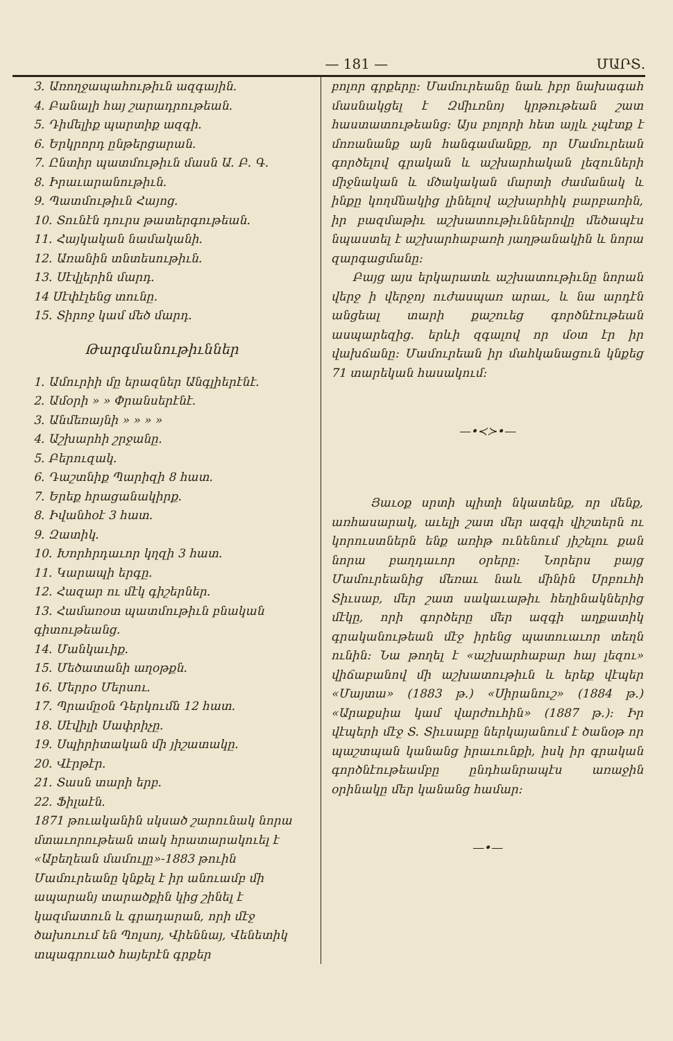— 181 — ՄԱՐՏ.
3. Առողջապահութիւն ազգային.
4. Բանալի հայ շարադրութեան.
5. Դիմելիք պարտիք ազգի.
6. Երկրորդ ընթերցարան.
7. Ընտիր պատմութիւն մասն Ա. Բ. Գ.
8. Իրաւարանութիւն.
9. Պատմութիւն Հայոց.
10. Տունէն դուրս թատերգութեան.
11. Հայկական նամականի.
12. Առանին տնտեսութիւն.
13. Սէվլերին մարդ.
14 Սէփէլենց տունը.
15. Տիրոջ կամ մեծ մարդ.
Թարգմանութիւններ
1. Ամուրիի մը երազներ Անգլիերէնէ.
2. Ամօրի » » Փրանսերէնէ.
3. Անմեռայնի » » » »
4. Աշխարհի շրջանը.
5. Բերուզակ.
6. Դաշտնիք Պարիզի 8 հատ.
7. Երեք հրացանակիրք.
8. Իվանհօէ 3 հատ.
9. Զատիկ.
10. Խորհրդաւոր կղզի 3 հատ.
11. Կարապի երգը.
12. Հազար ու մէկ գիշերներ.
13. Համառօտ պատմութիւն բնական գիտութեանց.
14. Մանկաւիք.
15. Մեծատանի աղօթքն.
16. Մերրօ Մերսու.
17. Պրամըօն Դերկումն 12 հատ.
18. Սէվիլի Սափրիչը.
19. Սպիրիտական մի յիշատակը.
20. Վէրթէր.
21. Տասն տարի երբ.
22. Ֆիլաէն.
1871 թուականին սկսած շարունակ նորա մտաւորութեան տակ հրատարակուել է «Աբեղեան մամուլը»-1883 թուին Մամուրեանը կնքել է իր անուամբ մի ապարանյ տարածքին կից շինել է կազմատուն և գրադարան, որի մէջ ծախուում են Պոլսոյ, Վիեննայ, Վենետիկ տպագրուած հայերէն գրքեր
բոլոր գրքերը: Մամուրեանը նաև իբր նախագահ մասնակցել է Զմիւռնոյ կրթութեան շատ հաստատութեանց: Այս բոլորի հետ այլև չպէտք է մոռանանք այն հանգամանքը, որ Մամուրեան գործելով գրական և աշխարհական լեզուների միջնական և մծակական մարտի ժամանակ և ինքը կողմնակից լինելով աշխարհիկ բարբառին, իր բազմաթիւ աշխատութիւններովը մեծապէս նպաստել է աշխարհաբառի յաղթանակին և նորա զարգացմանը:
Բայց այս երկարատև աշխատութիւնը նորան վերջ ի վերջոյ ուժասպառ արաւ, և նա արդէն անցեալ տարի քաշուեց գործնէութեան ասպարեզից. երևի զգալով որ մօտ էր իր վախճանը: Մամուրեան իր մահկանացուն կնքեց 71 տարեկան հասակում:
—•≺≻•—
Յաւօք սրտի պիտի նկատենք, որ մենք, առհասարակ, աւելի շատ մեր ազգի վիշտերն ու կորուստներն ենք առիթ ունենում յիշելու քան նորա բաղդաւոր օրերը: Նորերս բայց Մամուրեանից մեռաւ նաև մինին Սրբուհի Տիւսաբ, մեր շատ սակաւաթիւ հեղինակներից մէկը, որի գործերը մեր ազգի աղքատիկ գրականութեան մէջ իրենց պատուաւոր տեղն ունին: Նա թողել է «աշխարհաբար հայ լեզու» վիճաբանով մի աշխատութիւն և երեք վէպեր «Մայտա» (1883 թ.) «Սիրանուշ» (1884 թ.) «Արաքսիա կամ վարժուհին» (1887 թ.): Իր վէպերի մէջ Տ. Տիւսաբը ներկայանում է ծանօթ որ պաշտպան կանանց իրաւունքի, իսկ իր գրական գործնէութեամբը ընդհանրապէս առաջին օրինակը մեր կանանց համար:
—•—